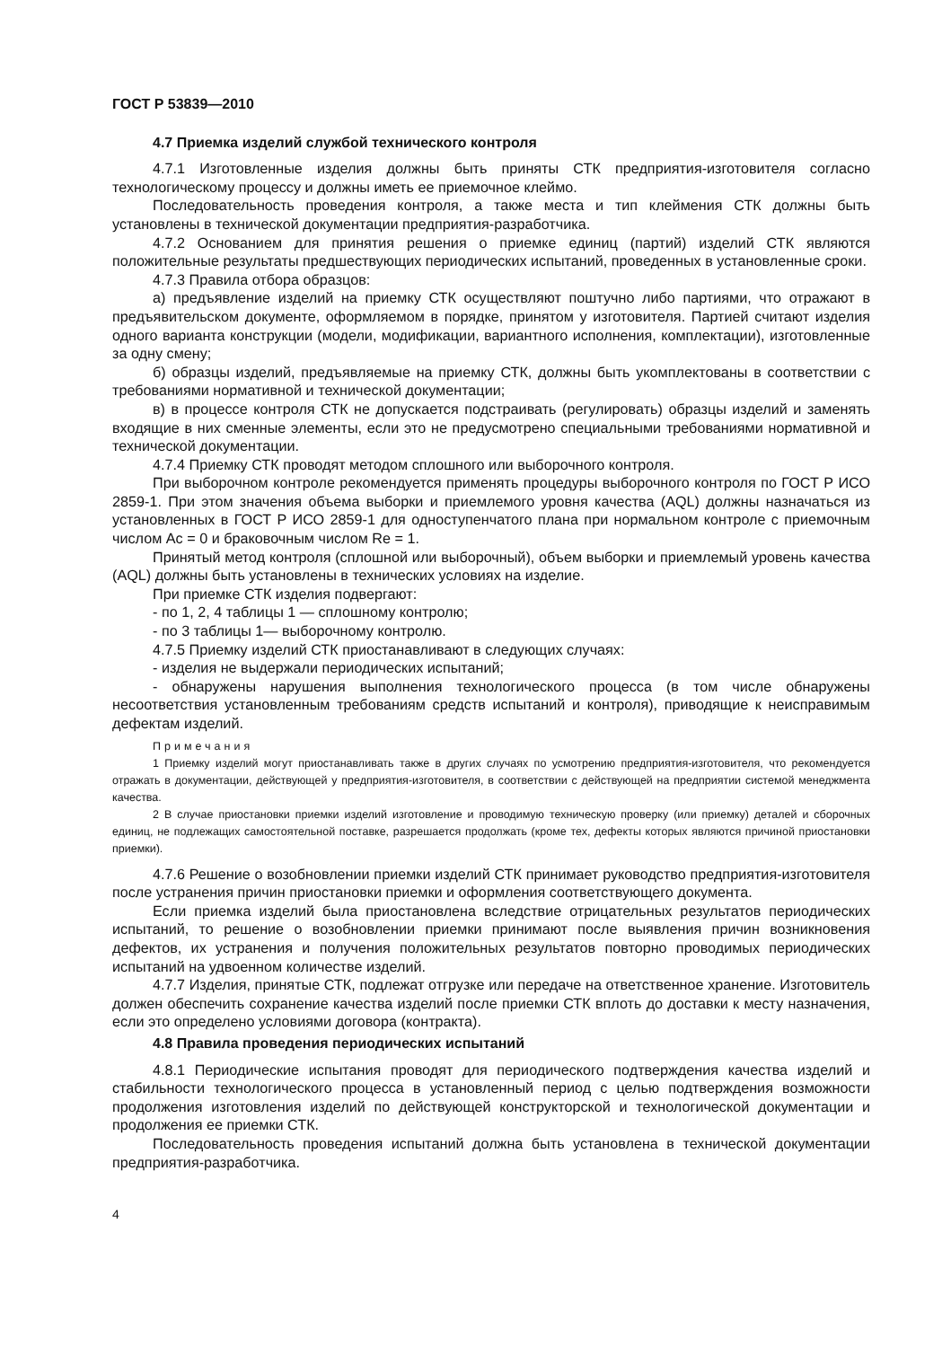ГОСТ Р 53839—2010
4.7 Приемка изделий службой технического контроля
4.7.1 Изготовленные изделия должны быть приняты СТК предприятия-изготовителя согласно технологическому процессу и должны иметь ее приемочное клеймо.
Последовательность проведения контроля, а также места и тип клеймения СТК должны быть установлены в технической документации предприятия-разработчика.
4.7.2 Основанием для принятия решения о приемке единиц (партий) изделий СТК являются положительные результаты предшествующих периодических испытаний, проведенных в установленные сроки.
4.7.3 Правила отбора образцов:
а) предъявление изделий на приемку СТК осуществляют поштучно либо партиями, что отражают в предъявительском документе, оформляемом в порядке, принятом у изготовителя. Партией считают изделия одного варианта конструкции (модели, модификации, вариантного исполнения, комплектации), изготовленные за одну смену;
б) образцы изделий, предъявляемые на приемку СТК, должны быть укомплектованы в соответствии с требованиями нормативной и технической документации;
в) в процессе контроля СТК не допускается подстраивать (регулировать) образцы изделий и заменять входящие в них сменные элементы, если это не предусмотрено специальными требованиями нормативной и технической документации.
4.7.4 Приемку СТК проводят методом сплошного или выборочного контроля.
При выборочном контроле рекомендуется применять процедуры выборочного контроля по ГОСТ Р ИСО 2859-1. При этом значения объема выборки и приемлемого уровня качества (AQL) должны назначаться из установленных в ГОСТ Р ИСО 2859-1 для одноступенчатого плана при нормальном контроле с приемочным числом Ac = 0 и браковочным числом Re = 1.
Принятый метод контроля (сплошной или выборочный), объем выборки и приемлемый уровень качества (AQL) должны быть установлены в технических условиях на изделие.
При приемке СТК изделия подвергают:
- по 1, 2, 4 таблицы 1 — сплошному контролю;
- по 3 таблицы 1— выборочному контролю.
4.7.5 Приемку изделий СТК приостанавливают в следующих случаях:
- изделия не выдержали периодических испытаний;
- обнаружены нарушения выполнения технологического процесса (в том числе обнаружены несоответствия установленным требованиям средств испытаний и контроля), приводящие к неисправимым дефектам изделий.
Примечания
1 Приемку изделий могут приостанавливать также в других случаях по усмотрению предприятия-изготовителя, что рекомендуется отражать в документации, действующей у предприятия-изготовителя, в соответствии с действующей на предприятии системой менеджмента качества.
2 В случае приостановки приемки изделий изготовление и проводимую техническую проверку (или приемку) деталей и сборочных единиц, не подлежащих самостоятельной поставке, разрешается продолжать (кроме тех, дефекты которых являются причиной приостановки приемки).
4.7.6 Решение о возобновлении приемки изделий СТК принимает руководство предприятия-изготовителя после устранения причин приостановки приемки и оформления соответствующего документа.
Если приемка изделий была приостановлена вследствие отрицательных результатов периодических испытаний, то решение о возобновлении приемки принимают после выявления причин возникновения дефектов, их устранения и получения положительных результатов повторно проводимых периодических испытаний на удвоенном количестве изделий.
4.7.7 Изделия, принятые СТК, подлежат отгрузке или передаче на ответственное хранение. Изготовитель должен обеспечить сохранение качества изделий после приемки СТК вплоть до доставки к месту назначения, если это определено условиями договора (контракта).
4.8 Правила проведения периодических испытаний
4.8.1 Периодические испытания проводят для периодического подтверждения качества изделий и стабильности технологического процесса в установленный период с целью подтверждения возможности продолжения изготовления изделий по действующей конструкторской и технологической документации и продолжения ее приемки СТК.
Последовательность проведения испытаний должна быть установлена в технической документации предприятия-разработчика.
4